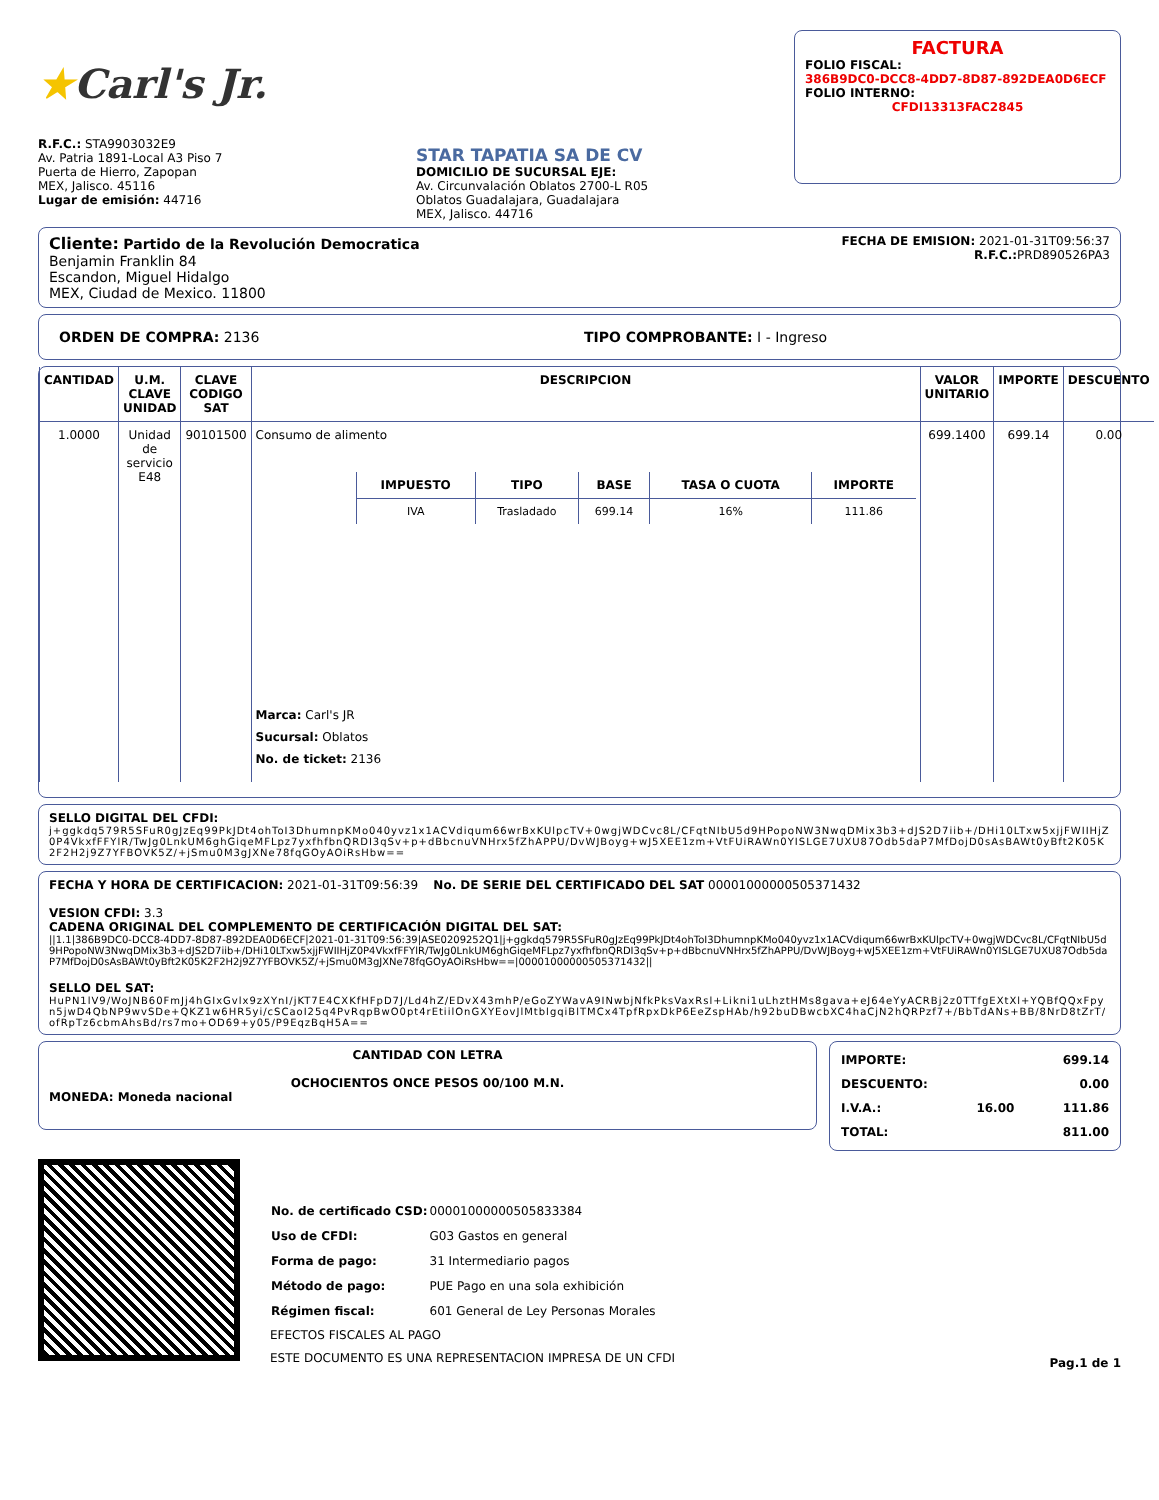★Carl's Jr.
R.F.C.: STA9903032E9
Av. Patria 1891-Local A3 Piso 7
Puerta de Hierro, Zapopan
MEX, Jalisco. 45116
Lugar de emisión: 44716
STAR TAPATIA SA DE CV
DOMICILIO DE SUCURSAL EJE:
Av. Circunvalación Oblatos 2700-L R05
Oblatos Guadalajara, Guadalajara
MEX, Jalisco. 44716
FACTURA
FOLIO FISCAL:
386B9DC0-DCC8-4DD7-8D87-892DEA0D6ECF
FOLIO INTERNO:
CFDI13313FAC2845
Cliente: Partido de la Revolución Democratica
Benjamin Franklin 84
Escandon, Miguel Hidalgo
MEX, Ciudad de Mexico. 11800
FECHA DE EMISION: 2021-01-31T09:56:37
R.F.C.: PRD890526PA3
ORDEN DE COMPRA: 2136 TIPO COMPROBANTE: I - Ingreso
| CANTIDAD | U.M. CLAVE UNIDAD | CLAVE CODIGO SAT | DESCRIPCION | VALOR UNITARIO | IMPORTE | DESCUENTO |
| --- | --- | --- | --- | --- | --- | --- |
| 1.0000 | Unidad de servicio E48 | 90101500 | Consumo de alimento / IMPUESTO / TIPO / BASE / TASA O CUOTA / IMPORTE / / --- / --- / --- / --- / --- / / IVA / Trasladado / 699.14 / 16% / 111.86 / Marca: Carl's JR Sucursal: Oblatos No. de ticket: 2136 | 699.1400 | 699.14 | 0.00 |
SELLO DIGITAL DEL CFDI:
j+ggkdq579R5SFuR0gJzEq99PkJDt4ohToI3DhumnpKMo040yvz1x1ACVdiqum66wrBxKUlpcTV+0wgjWDCvc8L/CFqtNIbU5d9HPopoNW3NwqDMix3b3+dJS2D7iib+/DHi10LTxw5xjjFWIIHjZ0P4VkxfFFYlR/TwJg0LnkUM6ghGiqeMFLpz7yxfhfbnQRDI3qSv+p+dBbcnuVNHrx5fZhAPPU/DvWJBoyg+wJ5XEE1zm+VtFUiRAWn0YISLGE7UXU87Odb5daP7MfDojD0sAsBAWt0yBft2K05K2F2H2j9Z7YFBOVK5Z/+jSmu0M3gJXNe78fqGOyAOiRsHbw==
FECHA Y HORA DE CERTIFICACION: 2021-01-31T09:56:39 No. DE SERIE DEL CERTIFICADO DEL SAT 00001000000505371432
VESION CFDI: 3.3
CADENA ORIGINAL DEL COMPLEMENTO DE CERTIFICACIÓN DIGITAL DEL SAT:
||1.1|386B9DC0-DCC8-4DD7-8D87-892DEA0D6ECF|2021-01-31T09:56:39|ASE0209252Q1|j+ggkdq579R5SFuR0gJzEq99PkJDt4ohToI3DhumnpKMo040yvz1x1ACVdiqum66wrBxKUlpcTV+0wgjWDCvc8L/CFqtNIbU5d9HPopoNW3NwqDMix3b3+dJS2D7iib+/DHi10LTxw5xjjFWIIHjZ0P4VkxfFFYlR/TwJg0LnkUM6ghGiqeMFLpz7yxfhfbnQRDI3qSv+p+dBbcnuVNHrx5fZhAPPU/DvWJBoyg+wJ5XEE1zm+VtFUiRAWn0YISLGE7UXU87Odb5daP7MfDojD0sAsBAWt0yBft2K05K2F2H2j9Z7YFBOVK5Z/+jSmu0M3gJXNe78fqGOyAOiRsHbw==|00001000000505371432||
SELLO DEL SAT:
HuPN1lV9/WoJNB60FmJj4hGIxGvlx9zXYnI/jKT7E4CXKfHFpD7J/Ld4hZ/EDvX43mhP/eGoZYWavA9INwbjNfkPksVaxRsl+Likni1uLhztHMs8gava+eJ64eYyACRBj2z0TTfgEXtXl+YQBfQQxFpyn5jwD4QbNP9wvSDe+QKZ1w6HR5yi/cSCaoI25q4PvRqpBwO0pt4rEtiilOnGXYEovJlMtblgqiBlTMCx4TpfRpxDkP6EeZspHAb/h92buDBwcbXC4haCjN2hQRPzf7+/BbTdANs+BB/8NrD8tZrT/ofRpTz6cbmAhsBd/rs7mo+OD69+y05/P9EqzBqH5A==
CANTIDAD CON LETRA
OCHOCIENTOS ONCE PESOS 00/100 M.N.
MONEDA: Moneda nacional
| IMPORTE: | | 699.14 |
| DESCUENTO: | | 0.00 |
| I.V.A.: | 16.00 | 111.86 |
| TOTAL: | | 811.00 |
| No. de certificado CSD: | 00001000000505833384 |
| Uso de CFDI: | G03 Gastos en general |
| Forma de pago: | 31 Intermediario pagos |
| Método de pago: | PUE Pago en una sola exhibición |
| Régimen fiscal: | 601 General de Ley Personas Morales |
EFECTOS FISCALES AL PAGO
ESTE DOCUMENTO ES UNA REPRESENTACION IMPRESA DE UN CFDI
Pag.1 de 1